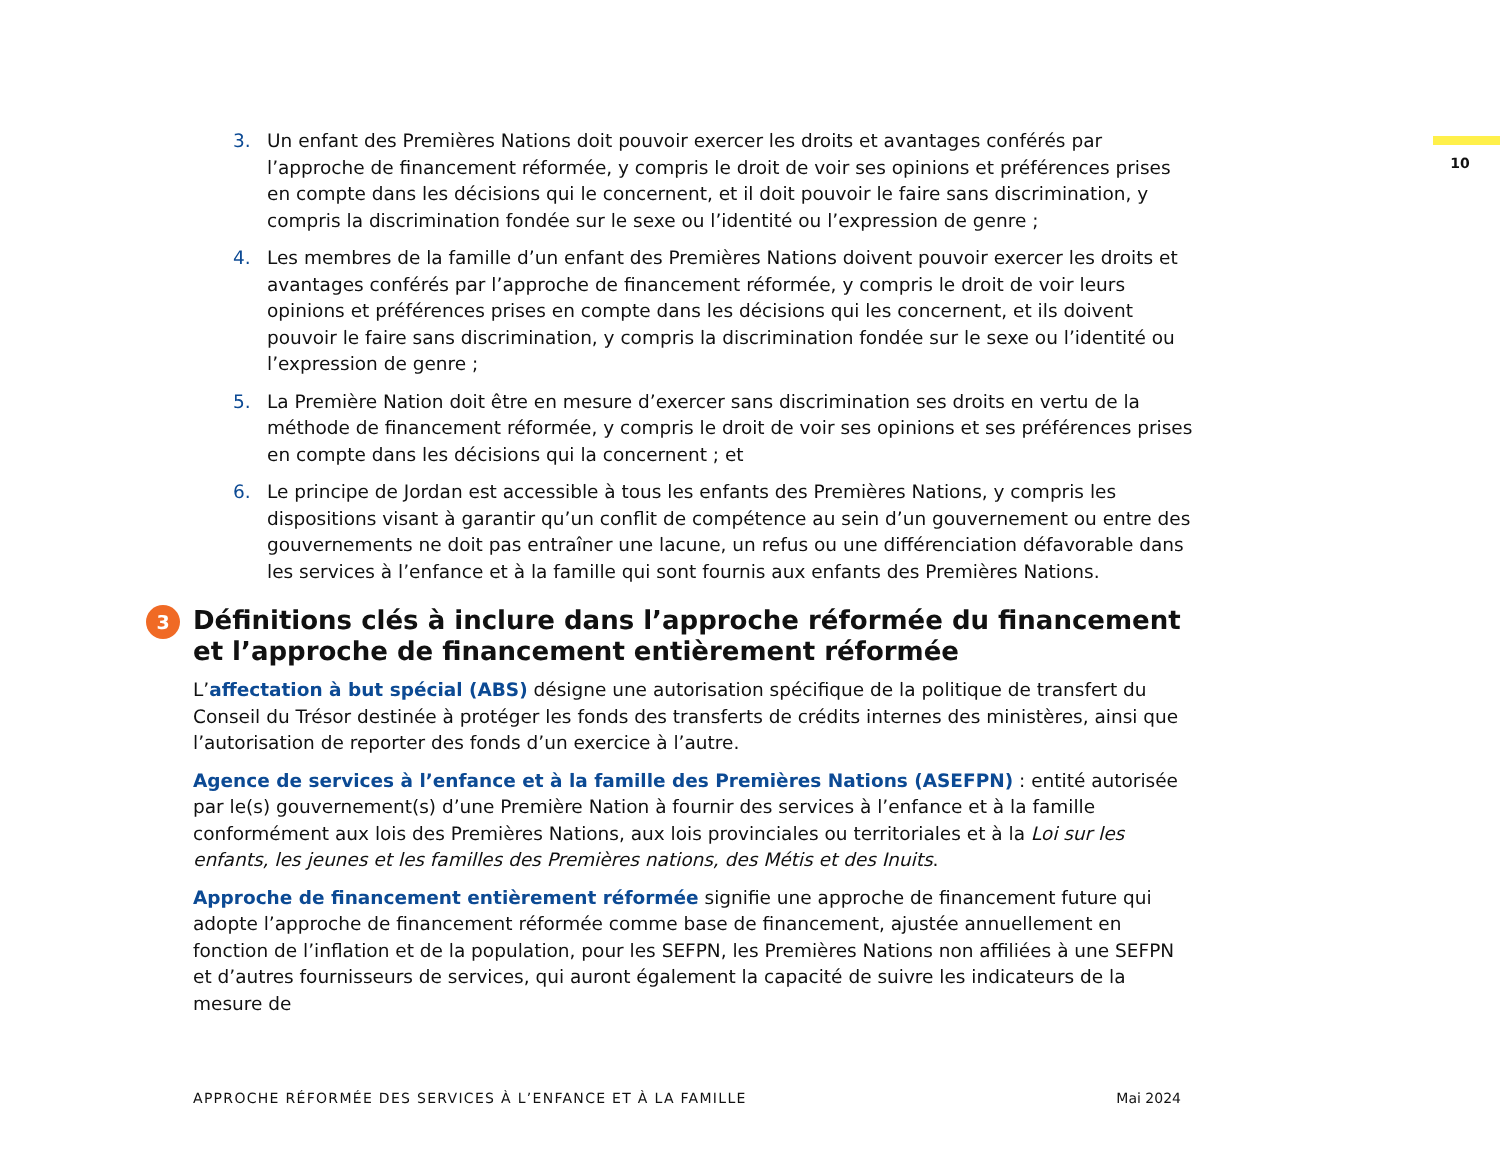10
3. Un enfant des Premières Nations doit pouvoir exercer les droits et avantages conférés par l’approche de financement réformée, y compris le droit de voir ses opinions et préférences prises en compte dans les décisions qui le concernent, et il doit pouvoir le faire sans discrimination, y compris la discrimination fondée sur le sexe ou l’identité ou l’expression de genre ;
4. Les membres de la famille d’un enfant des Premières Nations doivent pouvoir exercer les droits et avantages conférés par l’approche de financement réformée, y compris le droit de voir leurs opinions et préférences prises en compte dans les décisions qui les concernent, et ils doivent pouvoir le faire sans discrimination, y compris la discrimination fondée sur le sexe ou l’identité ou l’expression de genre ;
5. La Première Nation doit être en mesure d’exercer sans discrimination ses droits en vertu de la méthode de financement réformée, y compris le droit de voir ses opinions et ses préférences prises en compte dans les décisions qui la concernent ; et
6. Le principe de Jordan est accessible à tous les enfants des Premières Nations, y compris les dispositions visant à garantir qu’un conflit de compétence au sein d’un gouvernement ou entre des gouvernements ne doit pas entraîner une lacune, un refus ou une différenciation défavorable dans les services à l’enfance et à la famille qui sont fournis aux enfants des Premières Nations.
3 Définitions clés à inclure dans l’approche réformée du financement et l’approche de financement entièrement réformée
L’affectation à but spécial (ABS) désigne une autorisation spécifique de la politique de transfert du Conseil du Trésor destinée à protéger les fonds des transferts de crédits internes des ministères, ainsi que l’autorisation de reporter des fonds d’un exercice à l’autre.
Agence de services à l’enfance et à la famille des Premières Nations (ASEFPN) : entité autorisée par le(s) gouvernement(s) d’une Première Nation à fournir des services à l’enfance et à la famille conformément aux lois des Premières Nations, aux lois provinciales ou territoriales et à la Loi sur les enfants, les jeunes et les familles des Premières nations, des Métis et des Inuits.
Approche de financement entièrement réformée signifie une approche de financement future qui adopte l’approche de financement réformée comme base de financement, ajustée annuellement en fonction de l’inflation et de la population, pour les SEFPN, les Premières Nations non affiliées à une SEFPN et d’autres fournisseurs de services, qui auront également la capacité de suivre les indicateurs de la mesure de
APPROCHE RÉFORMÉE DES SERVICES À L’ENFANCE ET À LA FAMILLE Mai 2024